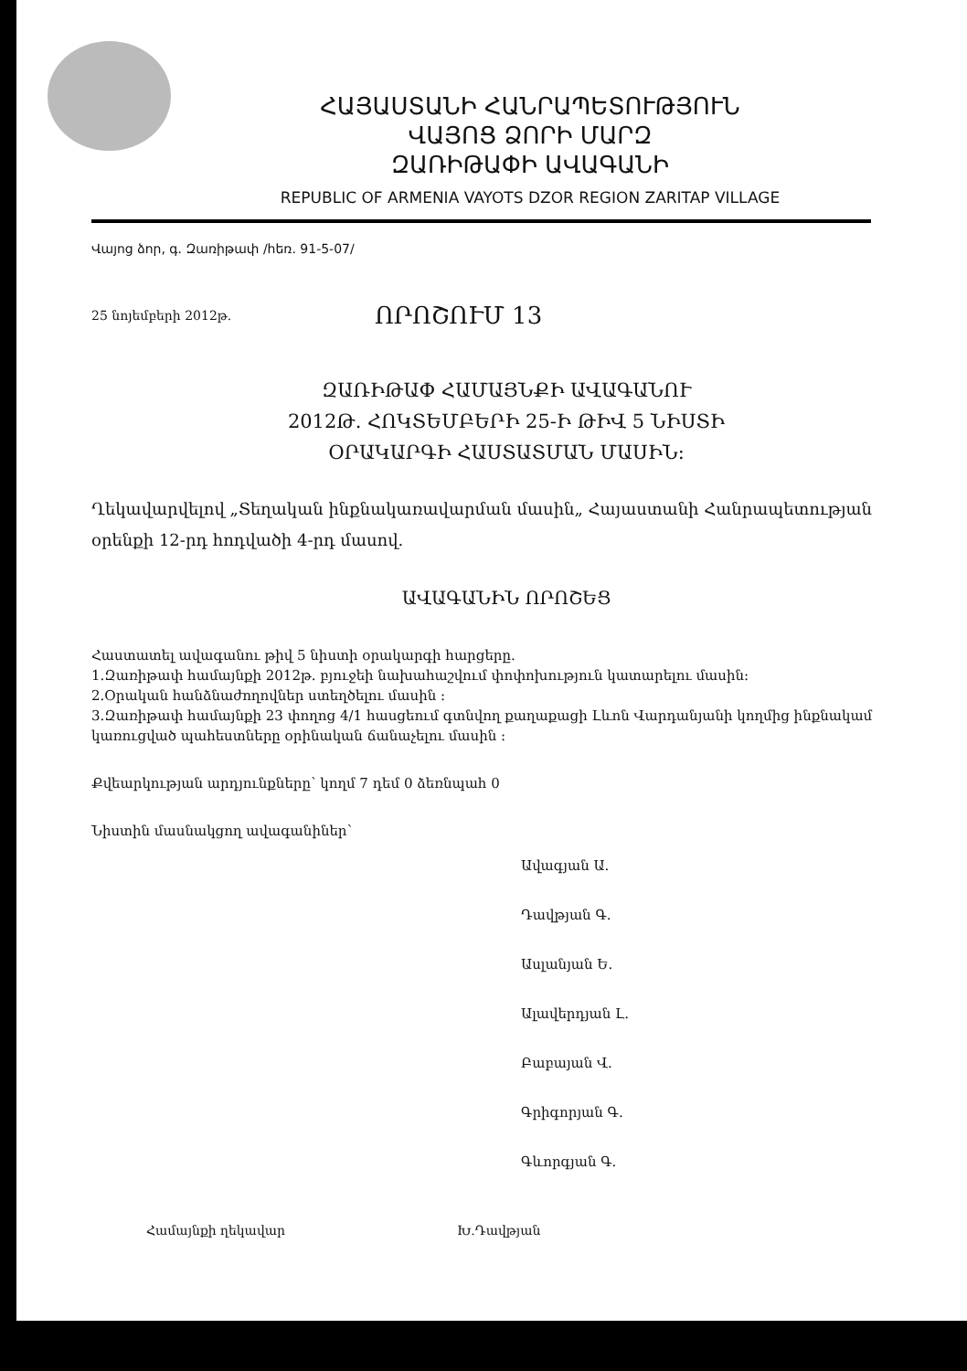ՀԱՅԱՍՏԱՆԻ ՀԱՆՐԱՊԵՏՈՒԹՅՈՒՆ
ՎԱՅՈՑ ՁՈՐԻ ՄԱՐԶ
ԶԱՌԻԹԱՓԻ ԱՎԱԳԱՆԻ
REPUBLIC OF ARMENIA VAYOTS DZOR REGION ZARITAP VILLAGE
Վայոց ձոր, գ. Զառիթափ /հեռ. 91-5-07/
25 նոյեմբերի 2012թ. ՈՐՈՇՈՒՄ 13
ԶԱՌԻԹԱՓ ՀԱՄԱՅՆՔԻ ԱՎԱԳԱՆՈՒ
2012Թ. ՀՈԿՏԵՄԲԵՐԻ 25-Ի ԹԻՎ 5 ՆԻՍՏԻ
ՕՐԱԿԱՐԳԻ ՀԱՍՏԱՏՄԱՆ ՄԱՍԻՆ:
Ղեկավարվելով „Տեղական ինքնակառավարման մասին„ Հայաստանի Հանրապետության օրենքի 12-րդ հոդվածի 4-րդ մասով.
ԱՎԱԳԱՆԻՆ ՈՐՈՇԵՑ
Հաստատել ավագանու թիվ 5 նիստի օրակարգի հարցերը.
1.Զառիթափ համայնքի 2012թ. բյուջեի նախահաշվում փոփոխություն կատարելու մասին:
2.Օրական հանձնաժողովներ ստեղծելու մասին :
3.Զառիթափ համայնքի 23 փողոց 4/1 հասցեում գտնվող քաղաքացի Լևոն Վարդանյանի կողմից ինքնակամ կառուցված պահեստները օրինական ճանաչելու մասին :
Քվեարկության արդյունքները՝ կողմ 7 դեմ 0 ձեռնպահ 0
Նիստին մասնակցող ավագանիներ՝
Ավագյան Ա.
Դավթյան Գ.
Ասլանյան Ե.
Ալավերդյան Լ.
Բաբայան Վ.
Գրիգորյան Գ.
Գևորգյան Գ.
Համայնքի ղեկավար Խ.Դավթյան